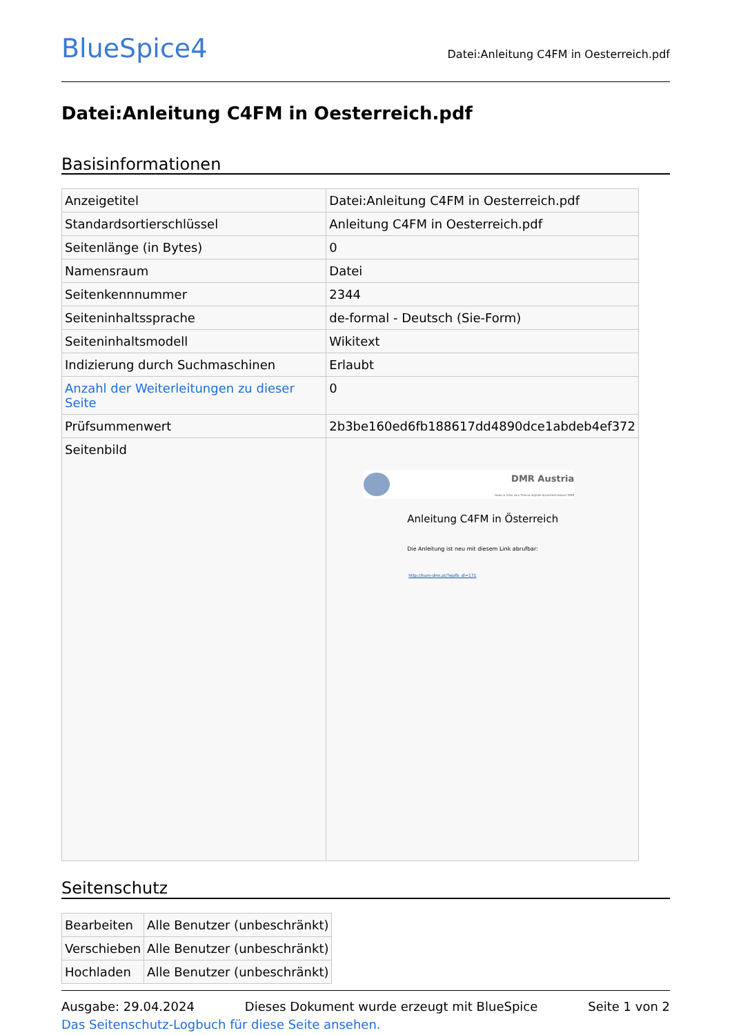BlueSpice4
Datei:Anleitung C4FM in Oesterreich.pdf
Datei:Anleitung C4FM in Oesterreich.pdf
Basisinformationen
| Anzeigetitel | Datei:Anleitung C4FM in Oesterreich.pdf |
| Standardsortierschlüssel | Anleitung C4FM in Oesterreich.pdf |
| Seitenlänge (in Bytes) | 0 |
| Namensraum | Datei |
| Seitenkennnummer | 2344 |
| Seiteninhaltssprache | de-formal - Deutsch (Sie-Form) |
| Seiteninhaltsmodell | Wikitext |
| Indizierung durch Suchmaschinen | Erlaubt |
| Anzahl der Weiterleitungen zu dieser Seite | 0 |
| Prüfsummenwert | 2b3be160ed6fb188617dd4890dce1abdeb4ef372 |
| Seitenbild | DMR Austria News & Infos zum Thema digitale Sprachbetriebsart DMR Anleitung C4FM in Österreich Die Anleitung ist neu mit diesem Link abrufbar: http://ham-dmr.at/?wpfb_dl=171 |
Seitenschutz
| Bearbeiten | Alle Benutzer (unbeschränkt) |
| Verschieben | Alle Benutzer (unbeschränkt) |
| Hochladen | Alle Benutzer (unbeschränkt) |
Das Seitenschutz-Logbuch für diese Seite ansehen.
Ausgabe: 29.04.2024 Dieses Dokument wurde erzeugt mit BlueSpice Seite 1 von 2